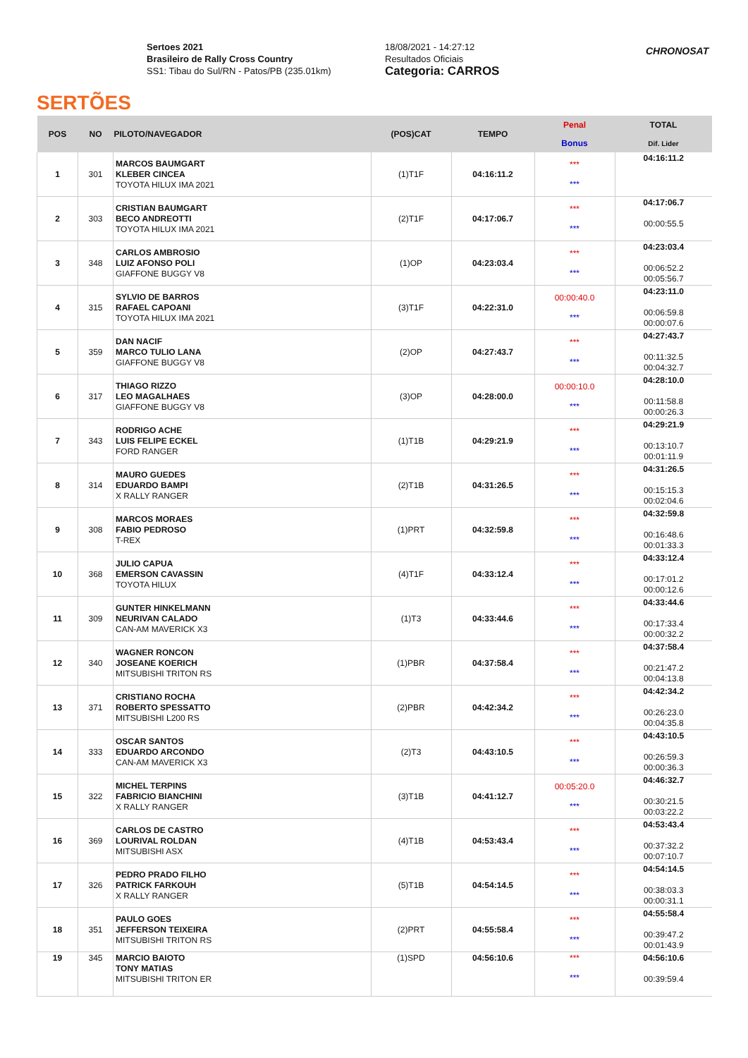SERTÕES
Sertoes 2021
Brasileiro de Rally Cross Country
SS1: Tibau do Sul/RN - Patos/PB (235.01km)
18/08/2021 - 14:27:12
Resultados Oficiais
Categoria: CARROS
CHRONOSAT
| POS | NO | PILOTO/NAVEGADOR | (POS)CAT | TEMPO | Penal | TOTAL |
| --- | --- | --- | --- | --- | --- | --- |
| | | | | | Bonus | Dif. Lider |
| 1 | 301 | MARCOS BAUMGART KLEBER CINCEA TOYOTA HILUX IMA 2021 | (1)T1F | 04:16:11.2 | *** *** | 04:16:11.2 |
| 2 | 303 | CRISTIAN BAUMGART BECO ANDREOTTI TOYOTA HILUX IMA 2021 | (2)T1F | 04:17:06.7 | *** *** | 04:17:06.7 00:00:55.5 |
| 3 | 348 | CARLOS AMBROSIO LUIZ AFONSO POLI GIAFFONE BUGGY V8 | (1)OP | 04:23:03.4 | *** *** | 04:23:03.4 00:06:52.2 00:05:56.7 |
| 4 | 315 | SYLVIO DE BARROS RAFAEL CAPOANI TOYOTA HILUX IMA 2021 | (3)T1F | 04:22:31.0 | 00:00:40.0 *** | 04:23:11.0 00:06:59.8 00:00:07.6 |
| 5 | 359 | DAN NACIF MARCO TULIO LANA GIAFFONE BUGGY V8 | (2)OP | 04:27:43.7 | *** *** | 04:27:43.7 00:11:32.5 00:04:32.7 |
| 6 | 317 | THIAGO RIZZO LEO MAGALHAES GIAFFONE BUGGY V8 | (3)OP | 04:28:00.0 | 00:00:10.0 *** | 04:28:10.0 00:11:58.8 00:00:26.3 |
| 7 | 343 | RODRIGO ACHE LUIS FELIPE ECKEL FORD RANGER | (1)T1B | 04:29:21.9 | *** *** | 04:29:21.9 00:13:10.7 00:01:11.9 |
| 8 | 314 | MAURO GUEDES EDUARDO BAMPI X RALLY RANGER | (2)T1B | 04:31:26.5 | *** *** | 04:31:26.5 00:15:15.3 00:02:04.6 |
| 9 | 308 | MARCOS MORAES FABIO PEDROSO T-REX | (1)PRT | 04:32:59.8 | *** *** | 04:32:59.8 00:16:48.6 00:01:33.3 |
| 10 | 368 | JULIO CAPUA EMERSON CAVASSIN TOYOTA HILUX | (4)T1F | 04:33:12.4 | *** *** | 04:33:12.4 00:17:01.2 00:00:12.6 |
| 11 | 309 | GUNTER HINKELMANN NEURIVAN CALADO CAN-AM MAVERICK X3 | (1)T3 | 04:33:44.6 | *** *** | 04:33:44.6 00:17:33.4 00:00:32.2 |
| 12 | 340 | WAGNER RONCON JOSEANE KOERICH MITSUBISHI TRITON RS | (1)PBR | 04:37:58.4 | *** *** | 04:37:58.4 00:21:47.2 00:04:13.8 |
| 13 | 371 | CRISTIANO ROCHA ROBERTO SPESSATTO MITSUBISHI L200 RS | (2)PBR | 04:42:34.2 | *** *** | 04:42:34.2 00:26:23.0 00:04:35.8 |
| 14 | 333 | OSCAR SANTOS EDUARDO ARCONDO CAN-AM MAVERICK X3 | (2)T3 | 04:43:10.5 | *** *** | 04:43:10.5 00:26:59.3 00:00:36.3 |
| 15 | 322 | MICHEL TERPINS FABRICIO BIANCHINI X RALLY RANGER | (3)T1B | 04:41:12.7 | 00:05:20.0 *** | 04:46:32.7 00:30:21.5 00:03:22.2 |
| 16 | 369 | CARLOS DE CASTRO LOURIVAL ROLDAN MITSUBISHI ASX | (4)T1B | 04:53:43.4 | *** *** | 04:53:43.4 00:37:32.2 00:07:10.7 |
| 17 | 326 | PEDRO PRADO FILHO PATRICK FARKOUH X RALLY RANGER | (5)T1B | 04:54:14.5 | *** *** | 04:54:14.5 00:38:03.3 00:00:31.1 |
| 18 | 351 | PAULO GOES JEFFERSON TEIXEIRA MITSUBISHI TRITON RS | (2)PRT | 04:55:58.4 | *** *** | 04:55:58.4 00:39:47.2 00:01:43.9 |
| 19 | 345 | MARCIO BAIOTO TONY MATIAS MITSUBISHI TRITON ER | (1)SPD | 04:56:10.6 | *** *** | 04:56:10.6 00:39:59.4 |